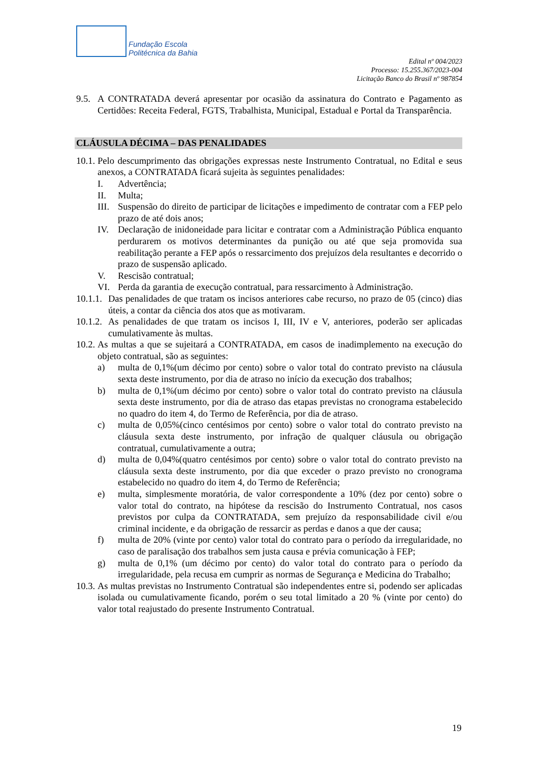Fundação Escola
Politécnica da Bahia
Edital nº 004/2023
Processo: 15.255.367/2023-004
Licitação Banco do Brasil nº 987854
9.5.
A CONTRATADA deverá apresentar por ocasião da assinatura do Contrato e Pagamento as Certidões: Receita Federal, FGTS, Trabalhista, Municipal, Estadual e Portal da Transparência.
CLÁUSULA DÉCIMA – DAS PENALIDADES
10.1.
Pelo descumprimento das obrigações expressas neste Instrumento Contratual, no Edital e seus anexos, a CONTRATADA ficará sujeita às seguintes penalidades:
I. Advertência;
II. Multa;
III.
Suspensão do direito de participar de licitações e impedimento de contratar com a FEP pelo prazo de até dois anos;
IV. Declaração de inidoneidade para licitar e contratar com a Administração Pública enquanto perdurarem os motivos determinantes da punição ou até que seja promovida sua reabilitação perante a FEP após o ressarcimento dos prejuízos dela resultantes e decorrido o prazo de suspensão aplicado.
V. Rescisão contratual;
VI. Perda da garantia de execução contratual, para ressarcimento à Administração.
10.1.1.
Das penalidades de que tratam os incisos anteriores cabe recurso, no prazo de 05 (cinco) dias úteis, a contar da ciência dos atos que as motivaram.
10.1.2.
As penalidades de que tratam os incisos I, III, IV e V, anteriores, poderão ser aplicadas cumulativamente às multas.
10.2.
As multas a que se sujeitará a CONTRATADA, em casos de inadimplemento na execução do objeto contratual, são as seguintes:
a) multa de 0,1%(um décimo por cento) sobre o valor total do contrato previsto na cláusula sexta deste instrumento, por dia de atraso no início da execução dos trabalhos;
b) multa de 0,1%(um décimo por cento) sobre o valor total do contrato previsto na cláusula sexta deste instrumento, por dia de atraso das etapas previstas no cronograma estabelecido no quadro do item 4, do Termo de Referência, por dia de atraso.
c) multa de 0,05%(cinco centésimos por cento) sobre o valor total do contrato previsto na cláusula sexta deste instrumento, por infração de qualquer cláusula ou obrigação contratual, cumulativamente a outra;
d) multa de 0,04%(quatro centésimos por cento) sobre o valor total do contrato previsto na cláusula sexta deste instrumento, por dia que exceder o prazo previsto no cronograma estabelecido no quadro do item 4, do Termo de Referência;
e) multa, simplesmente moratória, de valor correspondente a 10% (dez por cento) sobre o valor total do contrato, na hipótese da rescisão do Instrumento Contratual, nos casos previstos por culpa da CONTRATADA, sem prejuízo da responsabilidade civil e/ou criminal incidente, e da obrigação de ressarcir as perdas e danos a que der causa;
f) multa de 20% (vinte por cento) valor total do contrato para o período da irregularidade, no caso de paralisação dos trabalhos sem justa causa e prévia comunicação à FEP;
g) multa de 0,1% (um décimo por cento) do valor total do contrato para o período da irregularidade, pela recusa em cumprir as normas de Segurança e Medicina do Trabalho;
10.3.
As multas previstas no Instrumento Contratual são independentes entre si, podendo ser aplicadas isolada ou cumulativamente ficando, porém o seu total limitado a 20 % (vinte por cento) do valor total reajustado do presente Instrumento Contratual.
19